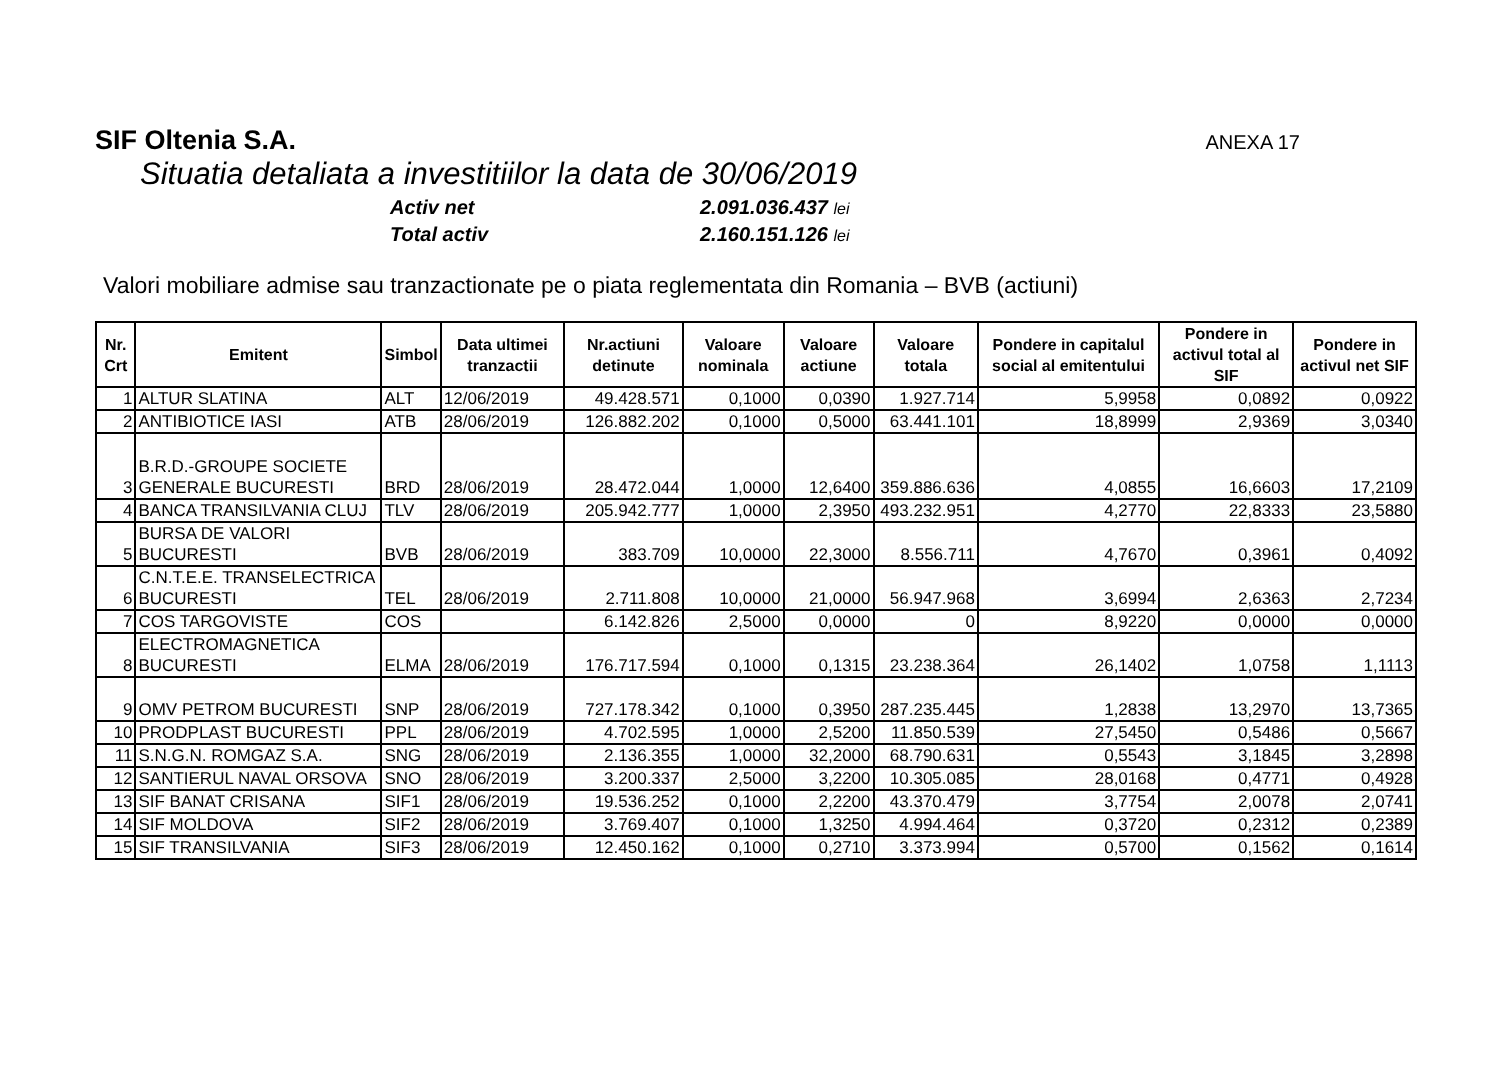SIF Oltenia S.A. ANEXA 17
Situatia detaliata a investitiilor la data de 30/06/2019
Activ net 2.091.036.437 lei
Total activ 2.160.151.126 lei
Valori mobiliare admise sau tranzactionate pe o piata reglementata din Romania – BVB (actiuni)
| Nr. Crt | Emitent | Simbol | Data ultimei tranzactii | Nr.actiuni detinute | Valoare nominala | Valoare actiune | Valoare totala | Pondere in capitalul social al emitentului | Pondere in activul total al SIF | Pondere in activul net SIF |
| --- | --- | --- | --- | --- | --- | --- | --- | --- | --- | --- |
| 1 | ALTUR SLATINA | ALT | 12/06/2019 | 49.428.571 | 0,1000 | 0,0390 | 1.927.714 | 5,9958 | 0,0892 | 0,0922 |
| 2 | ANTIBIOTICE IASI | ATB | 28/06/2019 | 126.882.202 | 0,1000 | 0,5000 | 63.441.101 | 18,8999 | 2,9369 | 3,0340 |
| 3 | B.R.D.-GROUPE SOCIETE GENERALE BUCURESTI | BRD | 28/06/2019 | 28.472.044 | 1,0000 | 12,6400 | 359.886.636 | 4,0855 | 16,6603 | 17,2109 |
| 4 | BANCA TRANSILVANIA CLUJ | TLV | 28/06/2019 | 205.942.777 | 1,0000 | 2,3950 | 493.232.951 | 4,2770 | 22,8333 | 23,5880 |
| 5 | BURSA DE VALORI BUCURESTI | BVB | 28/06/2019 | 383.709 | 10,0000 | 22,3000 | 8.556.711 | 4,7670 | 0,3961 | 0,4092 |
| 6 | C.N.T.E.E. TRANSELECTRICA BUCURESTI | TEL | 28/06/2019 | 2.711.808 | 10,0000 | 21,0000 | 56.947.968 | 3,6994 | 2,6363 | 2,7234 |
| 7 | COS TARGOVISTE | COS | | 6.142.826 | 2,5000 | 0,0000 | 0 | 8,9220 | 0,0000 | 0,0000 |
| 8 | ELECTROMAGNETICA BUCURESTI | ELMA | 28/06/2019 | 176.717.594 | 0,1000 | 0,1315 | 23.238.364 | 26,1402 | 1,0758 | 1,1113 |
| 9 | OMV PETROM BUCURESTI | SNP | 28/06/2019 | 727.178.342 | 0,1000 | 0,3950 | 287.235.445 | 1,2838 | 13,2970 | 13,7365 |
| 10 | PRODPLAST BUCURESTI | PPL | 28/06/2019 | 4.702.595 | 1,0000 | 2,5200 | 11.850.539 | 27,5450 | 0,5486 | 0,5667 |
| 11 | S.N.G.N. ROMGAZ S.A. | SNG | 28/06/2019 | 2.136.355 | 1,0000 | 32,2000 | 68.790.631 | 0,5543 | 3,1845 | 3,2898 |
| 12 | SANTIERUL NAVAL ORSOVA | SNO | 28/06/2019 | 3.200.337 | 2,5000 | 3,2200 | 10.305.085 | 28,0168 | 0,4771 | 0,4928 |
| 13 | SIF BANAT CRISANA | SIF1 | 28/06/2019 | 19.536.252 | 0,1000 | 2,2200 | 43.370.479 | 3,7754 | 2,0078 | 2,0741 |
| 14 | SIF MOLDOVA | SIF2 | 28/06/2019 | 3.769.407 | 0,1000 | 1,3250 | 4.994.464 | 0,3720 | 0,2312 | 0,2389 |
| 15 | SIF TRANSILVANIA | SIF3 | 28/06/2019 | 12.450.162 | 0,1000 | 0,2710 | 3.373.994 | 0,5700 | 0,1562 | 0,1614 |